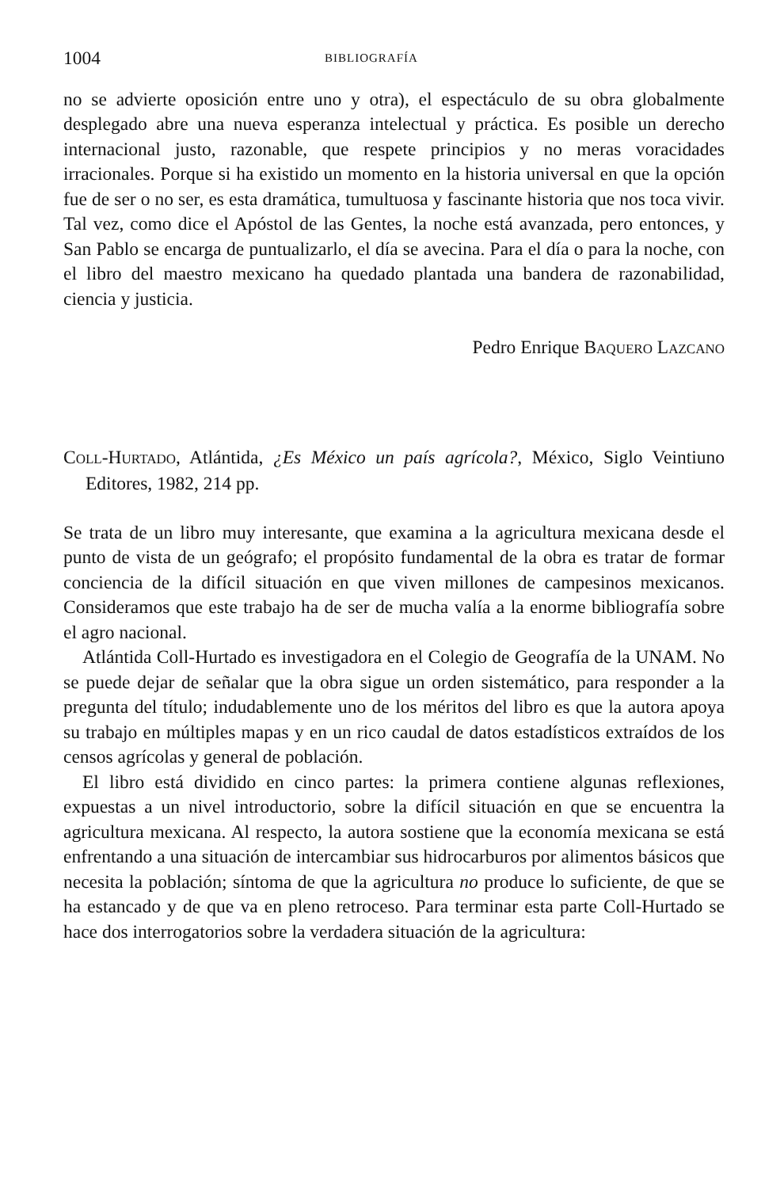1004 BIBLIOGRAFÍA
no se advierte oposición entre uno y otra), el espectáculo de su obra globalmente desplegado abre una nueva esperanza intelectual y práctica. Es posible un derecho internacional justo, razonable, que respete principios y no meras voracidades irracionales. Porque si ha existido un momento en la historia universal en que la opción fue de ser o no ser, es esta dramática, tumultuosa y fascinante historia que nos toca vivir. Tal vez, como dice el Apóstol de las Gentes, la noche está avanzada, pero entonces, y San Pablo se encarga de puntualizarlo, el día se avecina. Para el día o para la noche, con el libro del maestro mexicano ha quedado plantada una bandera de razonabilidad, ciencia y justicia.
Pedro Enrique BAQUERO LAZCANO
COLL-HURTADO, Atlántida, ¿Es México un país agrícola?, México, Siglo Veintiuno Editores, 1982, 214 pp.
Se trata de un libro muy interesante, que examina a la agricultura mexicana desde el punto de vista de un geógrafo; el propósito fundamental de la obra es tratar de formar conciencia de la difícil situación en que viven millones de campesinos mexicanos. Consideramos que este trabajo ha de ser de mucha valía a la enorme bibliografía sobre el agro nacional.
Atlántida Coll-Hurtado es investigadora en el Colegio de Geografía de la UNAM. No se puede dejar de señalar que la obra sigue un orden sistemático, para responder a la pregunta del título; indudablemente uno de los méritos del libro es que la autora apoya su trabajo en múltiples mapas y en un rico caudal de datos estadísticos extraídos de los censos agrícolas y general de población.
El libro está dividido en cinco partes: la primera contiene algunas reflexiones, expuestas a un nivel introductorio, sobre la difícil situación en que se encuentra la agricultura mexicana. Al respecto, la autora sostiene que la economía mexicana se está enfrentando a una situación de intercambiar sus hidrocarburos por alimentos básicos que necesita la población; síntoma de que la agricultura no produce lo suficiente, de que se ha estancado y de que va en pleno retroceso. Para terminar esta parte Coll-Hurtado se hace dos interrogatorios sobre la verdadera situación de la agricultura: